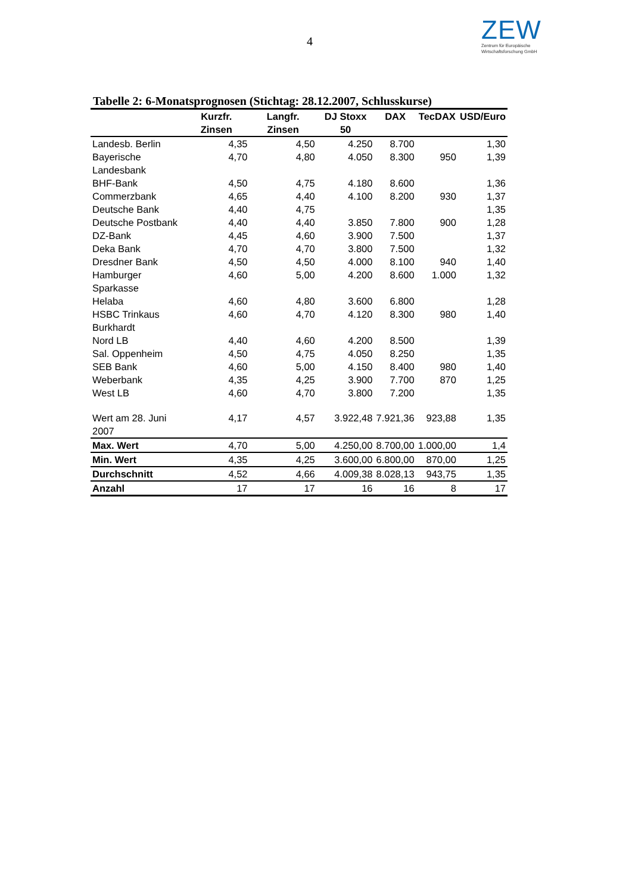4
ZEW
Zentrum für Europäische
Wirtschaftsforschung GmbH
Tabelle 2: 6-Monatsprognosen (Stichtag: 28.12.2007, Schlusskurse)
| | Kurzfr. Zinsen | Langfr. Zinsen | DJ Stoxx 50 | DAX | TecDAX | USD/Euro |
| --- | --- | --- | --- | --- | --- | --- |
| Landesb. Berlin | 4,35 | 4,50 | 4.250 | 8.700 | | 1,30 |
| Bayerische Landesbank | 4,70 | 4,80 | 4.050 | 8.300 | 950 | 1,39 |
| BHF-Bank | 4,50 | 4,75 | 4.180 | 8.600 | | 1,36 |
| Commerzbank | 4,65 | 4,40 | 4.100 | 8.200 | 930 | 1,37 |
| Deutsche Bank | 4,40 | 4,75 | | | | 1,35 |
| Deutsche Postbank | 4,40 | 4,40 | 3.850 | 7.800 | 900 | 1,28 |
| DZ-Bank | 4,45 | 4,60 | 3.900 | 7.500 | | 1,37 |
| Deka Bank | 4,70 | 4,70 | 3.800 | 7.500 | | 1,32 |
| Dresdner Bank | 4,50 | 4,50 | 4.000 | 8.100 | 940 | 1,40 |
| Hamburger Sparkasse | 4,60 | 5,00 | 4.200 | 8.600 | 1.000 | 1,32 |
| Helaba | 4,60 | 4,80 | 3.600 | 6.800 | | 1,28 |
| HSBC Trinkaus Burkhardt | 4,60 | 4,70 | 4.120 | 8.300 | 980 | 1,40 |
| Nord LB | 4,40 | 4,60 | 4.200 | 8.500 | | 1,39 |
| Sal. Oppenheim | 4,50 | 4,75 | 4.050 | 8.250 | | 1,35 |
| SEB Bank | 4,60 | 5,00 | 4.150 | 8.400 | 980 | 1,40 |
| Weberbank | 4,35 | 4,25 | 3.900 | 7.700 | 870 | 1,25 |
| West LB | 4,60 | 4,70 | 3.800 | 7.200 | | 1,35 |
| Wert am 28. Juni 2007 | 4,17 | 4,57 | 3.922,48 | 7.921,36 | 923,88 | 1,35 |
| Max. Wert | 4,70 | 5,00 | 4.250,00 | 8.700,00 | 1.000,00 | 1,4 |
| Min. Wert | 4,35 | 4,25 | 3.600,00 | 6.800,00 | 870,00 | 1,25 |
| Durchschnitt | 4,52 | 4,66 | 4.009,38 | 8.028,13 | 943,75 | 1,35 |
| Anzahl | 17 | 17 | 16 | 16 | 8 | 17 |